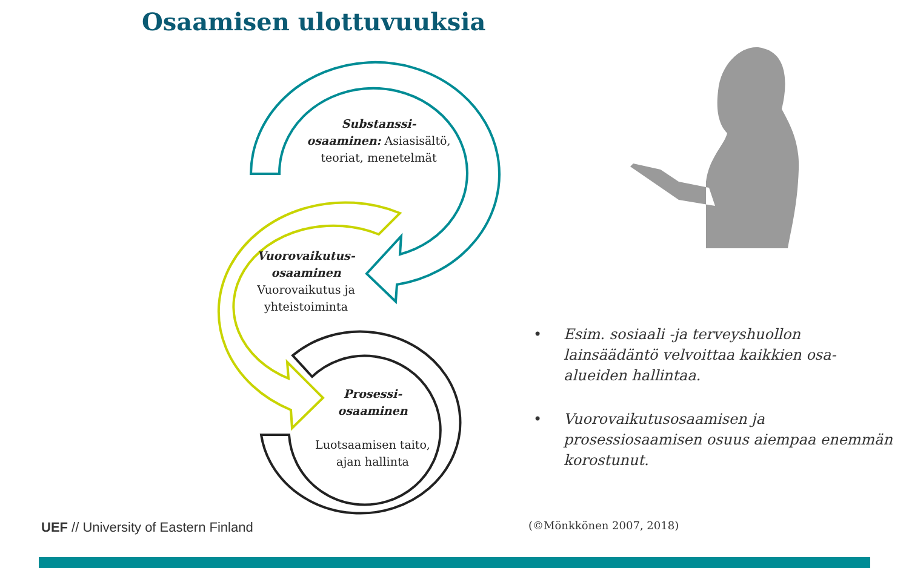Osaamisen ulottuvuuksia
Substanssi-
osaaminen: Asiasisältö, teoriat, menetelmät
Vuorovaikutus-
osaaminen
Vuorovaikutus ja yhteistoiminta
Prosessi-
osaaminen
Luotsaamisen taito, ajan hallinta
• Esim. sosiaali -ja terveyshuollon lainsäädäntö velvoittaa kaikkien osa-alueiden hallintaa.
• Vuorovaikutusosaamisen ja prosessiosaamisen osuus aiempaa enemmän korostunut.
UEF // University of Eastern Finland
(©Mönkkönen 2007, 2018)